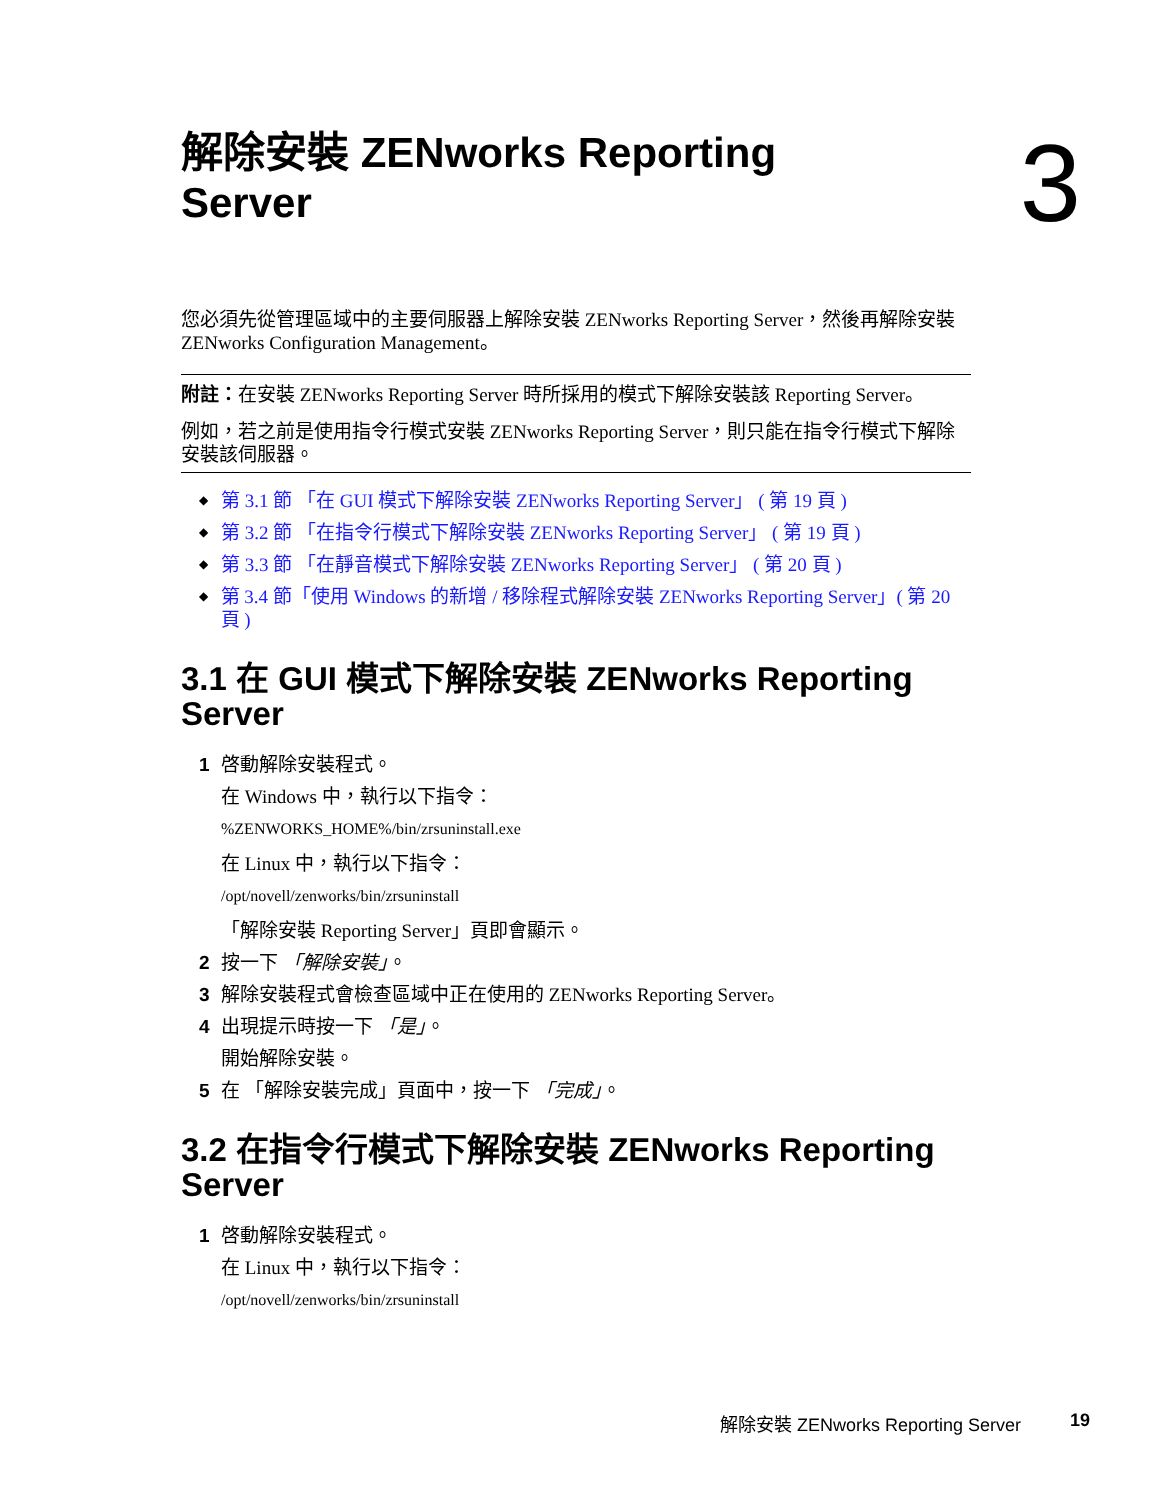解除安裝 ZENworks Reporting
Server
3
您必須先從管理區域中的主要伺服器上解除安裝 ZENworks Reporting Server，然後再解除安裝 ZENworks Configuration Management。
附註：在安裝 ZENworks Reporting Server 時所採用的模式下解除安裝該 Reporting Server。
例如，若之前是使用指令行模式安裝 ZENworks Reporting Server，則只能在指令行模式下解除安裝該伺服器。
◆ 第 3.1 節 「在 GUI 模式下解除安裝 ZENworks Reporting Server」 ( 第 19 頁 )
◆ 第 3.2 節 「在指令行模式下解除安裝 ZENworks Reporting Server」 ( 第 19 頁 )
◆ 第 3.3 節 「在靜音模式下解除安裝 ZENworks Reporting Server」 ( 第 20 頁 )
◆ 第 3.4 節「使用 Windows 的新增 / 移除程式解除安裝 ZENworks Reporting Server」( 第 20 頁 )
3.1 在 GUI 模式下解除安裝 ZENworks Reporting Server
1 啓動解除安裝程式。
在 Windows 中，執行以下指令：
%ZENWORKS_HOME%/bin/zrsuninstall.exe
在 Linux 中，執行以下指令：
/opt/novell/zenworks/bin/zrsuninstall
「解除安裝 Reporting Server」頁即會顯示。
2 按一下 「解除安裝」。
3 解除安裝程式會檢查區域中正在使用的 ZENworks Reporting Server。
4 出現提示時按一下 「是」。
開始解除安裝。
5 在 「解除安裝完成」頁面中，按一下 「完成」。
3.2 在指令行模式下解除安裝 ZENworks Reporting Server
1 啓動解除安裝程式。
在 Linux 中，執行以下指令：
/opt/novell/zenworks/bin/zrsuninstall
解除安裝 ZENworks Reporting Server 19